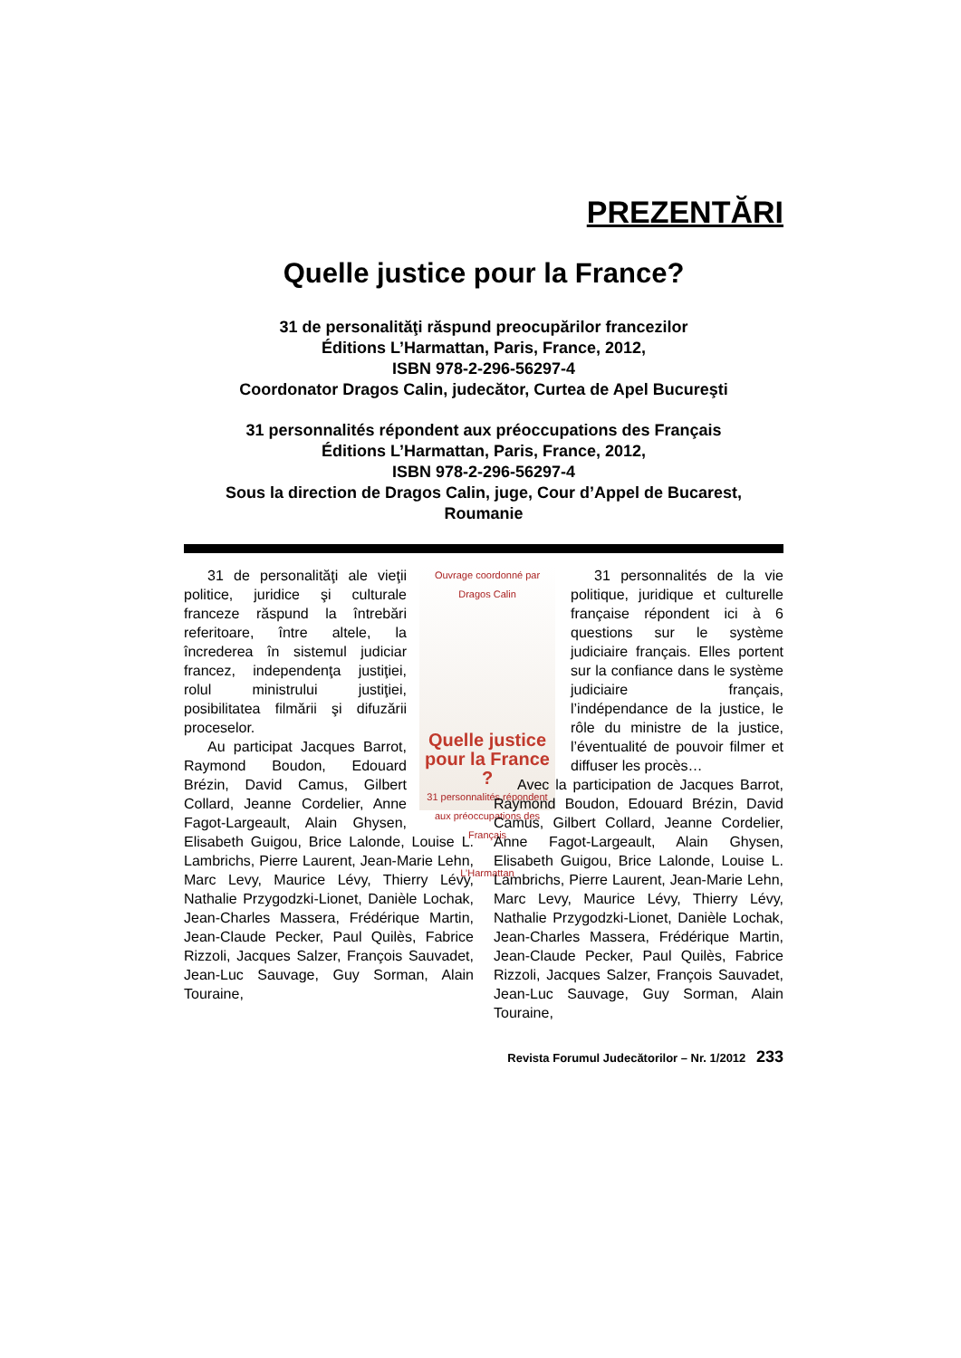PREZENTĂRI
Quelle justice pour la France?
31 de personalităţi răspund preocupărilor francezilor
Éditions L’Harmattan, Paris, France, 2012,
ISBN 978-2-296-56297-4
Coordonator Dragos Calin, judecător, Curtea de Apel Bucureşti
31 personnalités répondent aux préoccupations des Français
Éditions L’Harmattan, Paris, France, 2012,
ISBN 978-2-296-56297-4
Sous la direction de Dragos Calin, juge, Cour d’Appel de Bucarest, Roumanie
Ouvrage coordonné par Dragos Calin
Quelle justice pour la France ?
31 personnalités répondent aux préoccupations des Français
L’Harmattan
31 de personalităţi ale vieţii politice, juridice şi culturale franceze răspund la întrebări referitoare, între altele, la încrederea în sistemul judiciar francez, independenţa justiţiei, rolul ministrului justiţiei, posibilitatea filmării şi difuzării proceselor.
Au participat Jacques Barrot, Raymond Boudon, Edouard Brézin, David Camus, Gilbert Collard, Jeanne Cordelier, Anne Fagot-Largeault, Alain Ghysen, Elisabeth Guigou, Brice Lalonde, Louise L. Lambrichs, Pierre Laurent, Jean-Marie Lehn, Marc Levy, Maurice Lévy, Thierry Lévy, Nathalie Przygodzki-Lionet, Danièle Lochak, Jean-Charles Massera, Frédérique Martin, Jean-Claude Pecker, Paul Quilès, Fabrice Rizzoli, Jacques Salzer, François Sauvadet, Jean-Luc Sauvage, Guy Sorman, Alain Touraine,
31 personnalités de la vie politique, juridique et culturelle française répondent ici à 6 questions sur le système judiciaire français. Elles portent sur la confiance dans le système judiciaire français, l’indépendance de la justice, le rôle du ministre de la justice, l’éventualité de pouvoir filmer et diffuser les procès…
Avec la participation de Jacques Barrot, Raymond Boudon, Edouard Brézin, David Camus, Gilbert Collard, Jeanne Cordelier, Anne Fagot-Largeault, Alain Ghysen, Elisabeth Guigou, Brice Lalonde, Louise L. Lambrichs, Pierre Laurent, Jean-Marie Lehn, Marc Levy, Maurice Lévy, Thierry Lévy, Nathalie Przygodzki-Lionet, Danièle Lochak, Jean-Charles Massera, Frédérique Martin, Jean-Claude Pecker, Paul Quilès, Fabrice Rizzoli, Jacques Salzer, François Sauvadet, Jean-Luc Sauvage, Guy Sorman, Alain Touraine,
Revista Forumul Judecătorilor – Nr. 1/2012 233